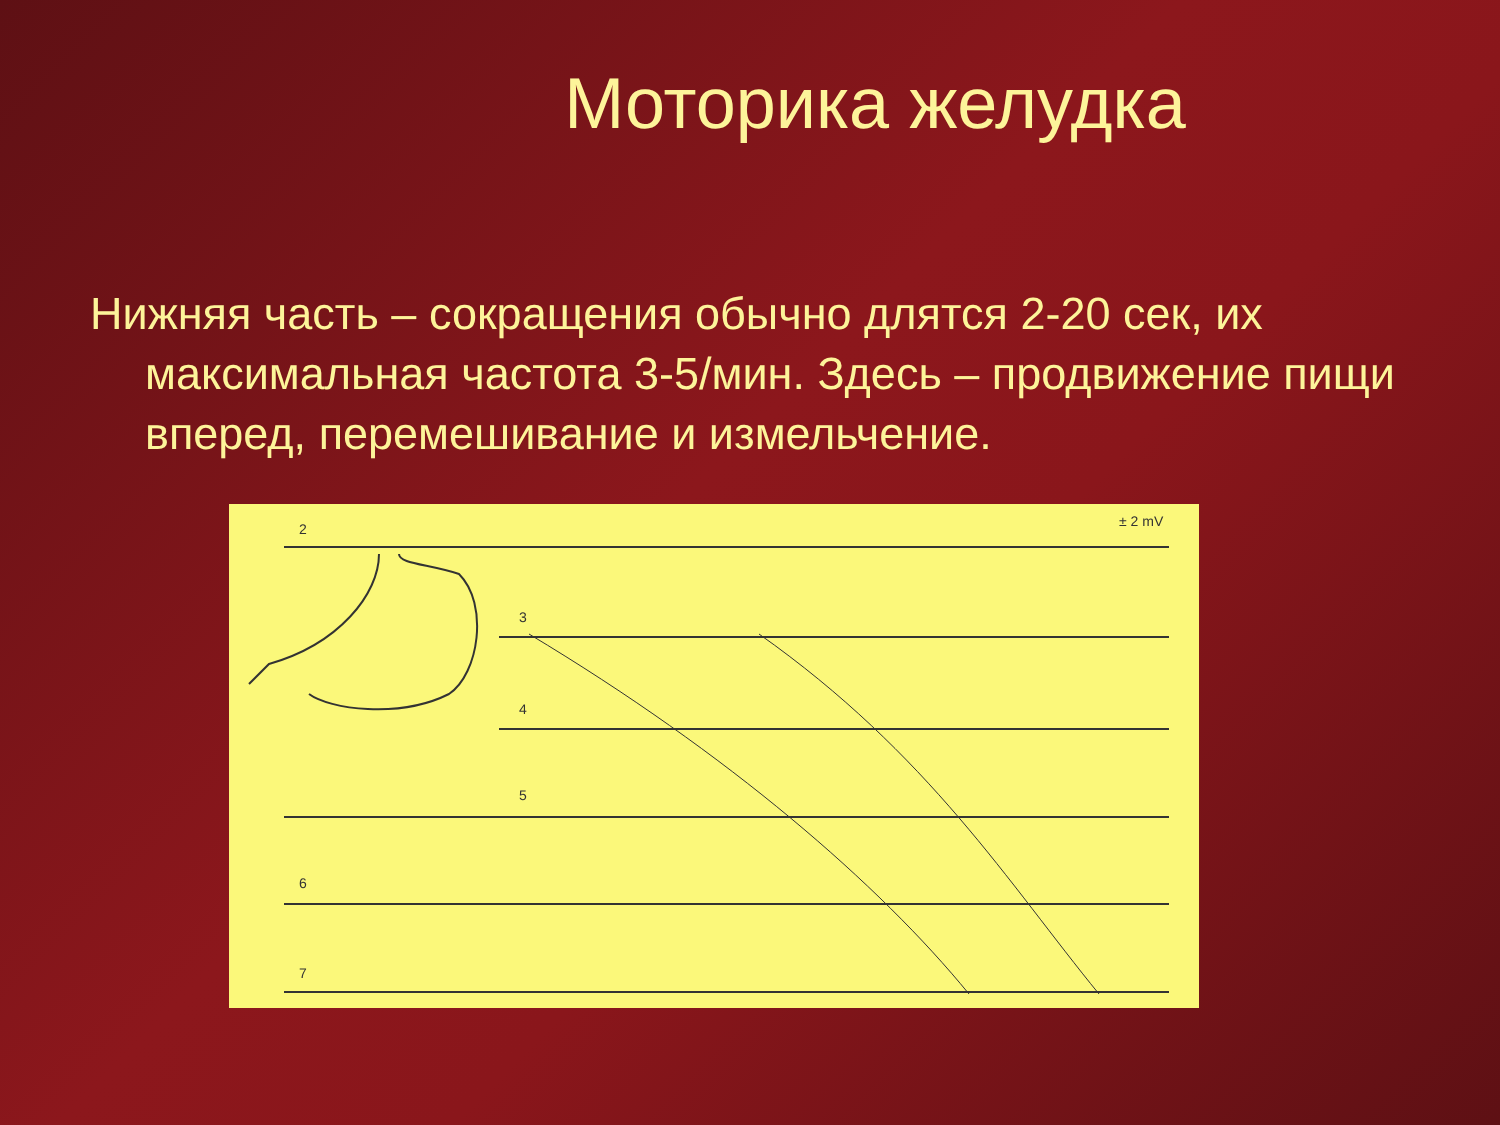Моторика желудка
Нижняя часть – сокращения обычно длятся 2-20 сек, их максимальная частота 3-5/мин. Здесь – продвижение пищи вперед, перемешивание и измельчение.
2
± 2 mV
3
4
5
6
7